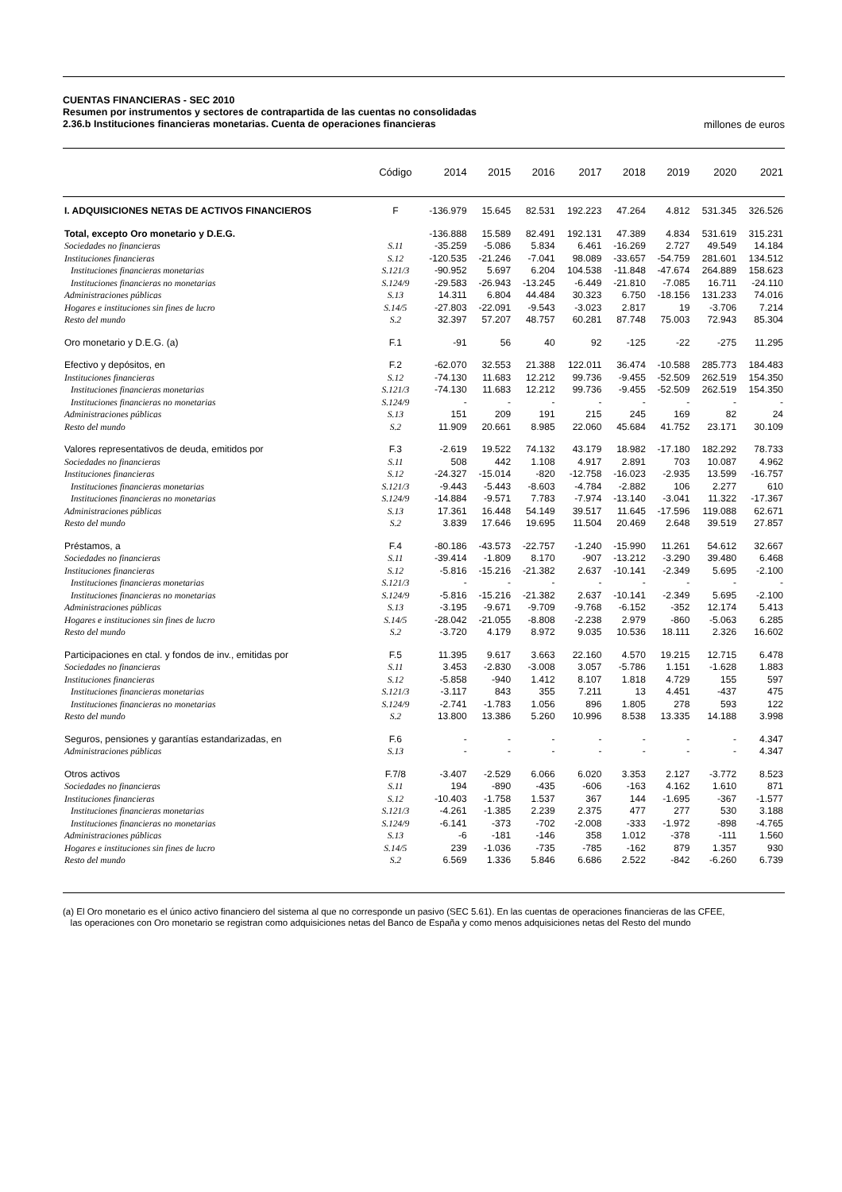CUENTAS FINANCIERAS - SEC 2010
Resumen por instrumentos y sectores de contrapartida de las cuentas no consolidadas
2.36.b Instituciones financieras monetarias. Cuenta de operaciones financieras millones de euros
| | Código | 2014 | 2015 | 2016 | 2017 | 2018 | 2019 | 2020 | 2021 |
| --- | --- | --- | --- | --- | --- | --- | --- | --- | --- |
| I. ADQUISICIONES NETAS DE ACTIVOS FINANCIEROS | F | -136.979 | 15.645 | 82.531 | 192.223 | 47.264 | 4.812 | 531.345 | 326.526 |
| Total, excepto Oro monetario y D.E.G. | | -136.888 | 15.589 | 82.491 | 192.131 | 47.389 | 4.834 | 531.619 | 315.231 |
| Sociedades no financieras | S.11 | -35.259 | -5.086 | 5.834 | 6.461 | -16.269 | 2.727 | 49.549 | 14.184 |
| Instituciones financieras | S.12 | -120.535 | -21.246 | -7.041 | 98.089 | -33.657 | -54.759 | 281.601 | 134.512 |
| Instituciones financieras monetarias | S.121/3 | -90.952 | 5.697 | 6.204 | 104.538 | -11.848 | -47.674 | 264.889 | 158.623 |
| Instituciones financieras no monetarias | S.124/9 | -29.583 | -26.943 | -13.245 | -6.449 | -21.810 | -7.085 | 16.711 | -24.110 |
| Administraciones públicas | S.13 | 14.311 | 6.804 | 44.484 | 30.323 | 6.750 | -18.156 | 131.233 | 74.016 |
| Hogares e instituciones sin fines de lucro | S.14/5 | -27.803 | -22.091 | -9.543 | -3.023 | 2.817 | 19 | -3.706 | 7.214 |
| Resto del mundo | S.2 | 32.397 | 57.207 | 48.757 | 60.281 | 87.748 | 75.003 | 72.943 | 85.304 |
| Oro monetario y D.E.G. (a) | F.1 | -91 | 56 | 40 | 92 | -125 | -22 | -275 | 11.295 |
| Efectivo y depósitos, en | F.2 | -62.070 | 32.553 | 21.388 | 122.011 | 36.474 | -10.588 | 285.773 | 184.483 |
| Instituciones financieras | S.12 | -74.130 | 11.683 | 12.212 | 99.736 | -9.455 | -52.509 | 262.519 | 154.350 |
| Instituciones financieras monetarias | S.121/3 | -74.130 | 11.683 | 12.212 | 99.736 | -9.455 | -52.509 | 262.519 | 154.350 |
| Instituciones financieras no monetarias | S.124/9 | - | - | - | - | - | - | - | - |
| Administraciones públicas | S.13 | 151 | 209 | 191 | 215 | 245 | 169 | 82 | 24 |
| Resto del mundo | S.2 | 11.909 | 20.661 | 8.985 | 22.060 | 45.684 | 41.752 | 23.171 | 30.109 |
| Valores representativos de deuda, emitidos por | F.3 | -2.619 | 19.522 | 74.132 | 43.179 | 18.982 | -17.180 | 182.292 | 78.733 |
| Sociedades no financieras | S.11 | 508 | 442 | 1.108 | 4.917 | 2.891 | 703 | 10.087 | 4.962 |
| Instituciones financieras | S.12 | -24.327 | -15.014 | -820 | -12.758 | -16.023 | -2.935 | 13.599 | -16.757 |
| Instituciones financieras monetarias | S.121/3 | -9.443 | -5.443 | -8.603 | -4.784 | -2.882 | 106 | 2.277 | 610 |
| Instituciones financieras no monetarias | S.124/9 | -14.884 | -9.571 | 7.783 | -7.974 | -13.140 | -3.041 | 11.322 | -17.367 |
| Administraciones públicas | S.13 | 17.361 | 16.448 | 54.149 | 39.517 | 11.645 | -17.596 | 119.088 | 62.671 |
| Resto del mundo | S.2 | 3.839 | 17.646 | 19.695 | 11.504 | 20.469 | 2.648 | 39.519 | 27.857 |
| Préstamos, a | F.4 | -80.186 | -43.573 | -22.757 | -1.240 | -15.990 | 11.261 | 54.612 | 32.667 |
| Sociedades no financieras | S.11 | -39.414 | -1.809 | 8.170 | -907 | -13.212 | -3.290 | 39.480 | 6.468 |
| Instituciones financieras | S.12 | -5.816 | -15.216 | -21.382 | 2.637 | -10.141 | -2.349 | 5.695 | -2.100 |
| Instituciones financieras monetarias | S.121/3 | - | - | - | - | - | - | - | - |
| Instituciones financieras no monetarias | S.124/9 | -5.816 | -15.216 | -21.382 | 2.637 | -10.141 | -2.349 | 5.695 | -2.100 |
| Administraciones públicas | S.13 | -3.195 | -9.671 | -9.709 | -9.768 | -6.152 | -352 | 12.174 | 5.413 |
| Hogares e instituciones sin fines de lucro | S.14/5 | -28.042 | -21.055 | -8.808 | -2.238 | 2.979 | -860 | -5.063 | 6.285 |
| Resto del mundo | S.2 | -3.720 | 4.179 | 8.972 | 9.035 | 10.536 | 18.111 | 2.326 | 16.602 |
| Participaciones en ctal. y fondos de inv., emitidas por | F.5 | 11.395 | 9.617 | 3.663 | 22.160 | 4.570 | 19.215 | 12.715 | 6.478 |
| Sociedades no financieras | S.11 | 3.453 | -2.830 | -3.008 | 3.057 | -5.786 | 1.151 | -1.628 | 1.883 |
| Instituciones financieras | S.12 | -5.858 | -940 | 1.412 | 8.107 | 1.818 | 4.729 | 155 | 597 |
| Instituciones financieras monetarias | S.121/3 | -3.117 | 843 | 355 | 7.211 | 13 | 4.451 | -437 | 475 |
| Instituciones financieras no monetarias | S.124/9 | -2.741 | -1.783 | 1.056 | 896 | 1.805 | 278 | 593 | 122 |
| Resto del mundo | S.2 | 13.800 | 13.386 | 5.260 | 10.996 | 8.538 | 13.335 | 14.188 | 3.998 |
| Seguros, pensiones y garantías estandarizadas, en | F.6 | - | - | - | - | - | - | - | 4.347 |
| Administraciones públicas | S.13 | - | - | - | - | - | - | - | 4.347 |
| Otros activos | F.7/8 | -3.407 | -2.529 | 6.066 | 6.020 | 3.353 | 2.127 | -3.772 | 8.523 |
| Sociedades no financieras | S.11 | 194 | -890 | -435 | -606 | -163 | 4.162 | 1.610 | 871 |
| Instituciones financieras | S.12 | -10.403 | -1.758 | 1.537 | 367 | 144 | -1.695 | -367 | -1.577 |
| Instituciones financieras monetarias | S.121/3 | -4.261 | -1.385 | 2.239 | 2.375 | 477 | 277 | 530 | 3.188 |
| Instituciones financieras no monetarias | S.124/9 | -6.141 | -373 | -702 | -2.008 | -333 | -1.972 | -898 | -4.765 |
| Administraciones públicas | S.13 | -6 | -181 | -146 | 358 | 1.012 | -378 | -111 | 1.560 |
| Hogares e instituciones sin fines de lucro | S.14/5 | 239 | -1.036 | -735 | -785 | -162 | 879 | 1.357 | 930 |
| Resto del mundo | S.2 | 6.569 | 1.336 | 5.846 | 6.686 | 2.522 | -842 | -6.260 | 6.739 |
(a) El Oro monetario es el único activo financiero del sistema al que no corresponde un pasivo (SEC 5.61). En las cuentas de operaciones financieras de las CFEE,
las operaciones con Oro monetario se registran como adquisiciones netas del Banco de España y como menos adquisiciones netas del Resto del mundo